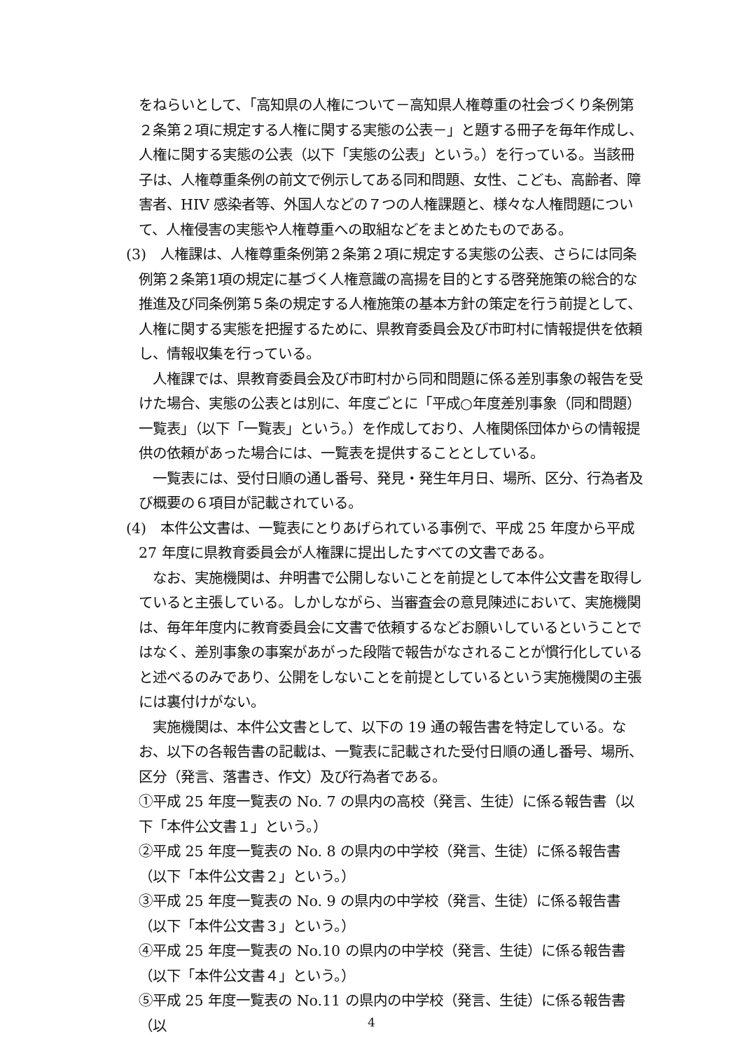をねらいとして、「高知県の人権について－高知県人権尊重の社会づくり条例第２条第２項に規定する人権に関する実態の公表－」と題する冊子を毎年作成し、人権に関する実態の公表（以下「実態の公表」という。）を行っている。当該冊子は、人権尊重条例の前文で例示してある同和問題、女性、こども、高齢者、障害者、HIV 感染者等、外国人などの７つの人権課題と、様々な人権問題について、人権侵害の実態や人権尊重への取組などをまとめたものである。
(3)　人権課は、人権尊重条例第２条第２項に規定する実態の公表、さらには同条例第２条第1項の規定に基づく人権意識の高揚を目的とする啓発施策の総合的な推進及び同条例第５条の規定する人権施策の基本方針の策定を行う前提として、人権に関する実態を把握するために、県教育委員会及び市町村に情報提供を依頼し、情報収集を行っている。
人権課では、県教育委員会及び市町村から同和問題に係る差別事象の報告を受けた場合、実態の公表とは別に、年度ごとに「平成○年度差別事象（同和問題）一覧表」（以下「一覧表」という。）を作成しており、人権関係団体からの情報提供の依頼があった場合には、一覧表を提供することとしている。
一覧表には、受付日順の通し番号、発見・発生年月日、場所、区分、行為者及び概要の６項目が記載されている。
(4)　本件公文書は、一覧表にとりあげられている事例で、平成 25 年度から平成 27 年度に県教育委員会が人権課に提出したすべての文書である。
なお、実施機関は、弁明書で公開しないことを前提として本件公文書を取得していると主張している。しかしながら、当審査会の意見陳述において、実施機関は、毎年年度内に教育委員会に文書で依頼するなどお願いしているということではなく、差別事象の事案があがった段階で報告がなされることが慣行化していると述べるのみであり、公開をしないことを前提としているという実施機関の主張には裏付けがない。
実施機関は、本件公文書として、以下の 19 通の報告書を特定している。なお、以下の各報告書の記載は、一覧表に記載された受付日順の通し番号、場所、区分（発言、落書き、作文）及び行為者である。
①平成 25 年度一覧表の No. 7 の県内の高校（発言、生徒）に係る報告書（以下「本件公文書１」という。）
②平成 25 年度一覧表の No. 8 の県内の中学校（発言、生徒）に係る報告書（以下「本件公文書２」という。）
③平成 25 年度一覧表の No. 9 の県内の中学校（発言、生徒）に係る報告書（以下「本件公文書３」という。）
④平成 25 年度一覧表の No.10 の県内の中学校（発言、生徒）に係る報告書（以下「本件公文書４」という。）
⑤平成 25 年度一覧表の No.11 の県内の中学校（発言、生徒）に係る報告書（以
4